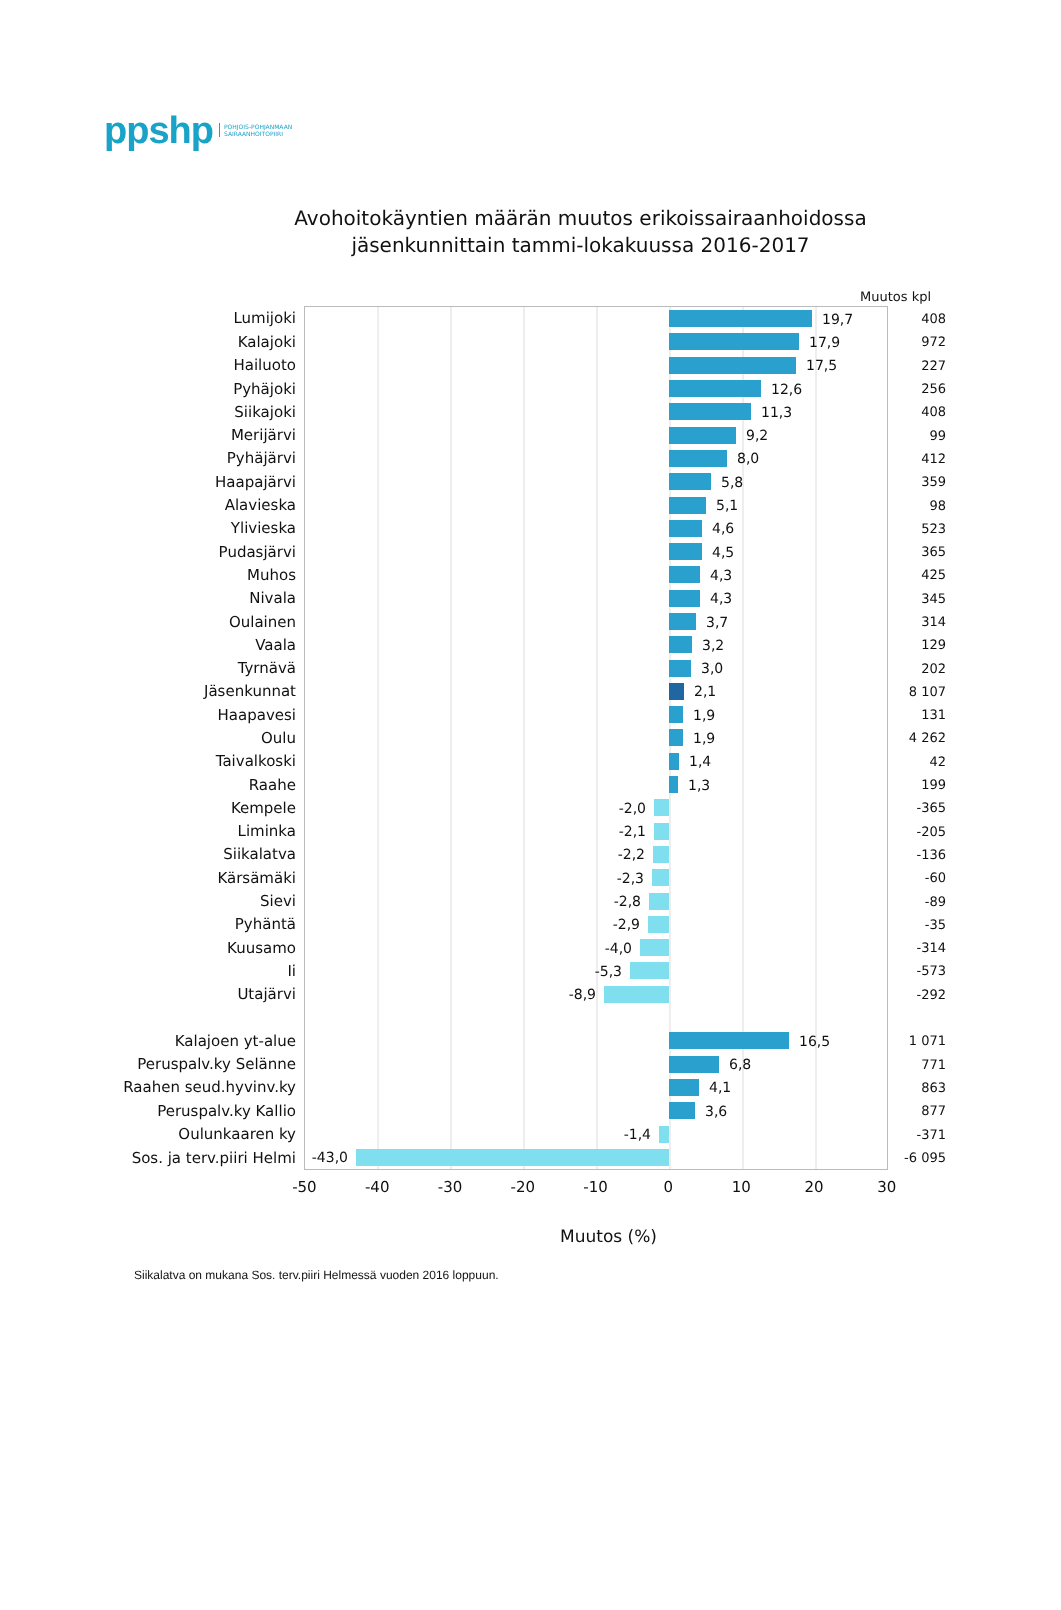ppshp
POHJOIS-POHJANMAAN
SAIRAANHOITOPIIRI
Avohoitokäyntien määrän muutos erikoissairaanhoidossa
jäsenkunnittain tammi-lokakuussa 2016-2017
Muutos kpl
| Lumijoki | 19,7 | 408 |
| Kalajoki | 17,9 | 972 |
| Hailuoto | 17,5 | 227 |
| Pyhäjoki | 12,6 | 256 |
| Siikajoki | 11,3 | 408 |
| Merijärvi | 9,2 | 99 |
| Pyhäjärvi | 8,0 | 412 |
| Haapajärvi | 5,8 | 359 |
| Alavieska | 5,1 | 98 |
| Ylivieska | 4,6 | 523 |
| Pudasjärvi | 4,5 | 365 |
| Muhos | 4,3 | 425 |
| Nivala | 4,3 | 345 |
| Oulainen | 3,7 | 314 |
| Vaala | 3,2 | 129 |
| Tyrnävä | 3,0 | 202 |
| Jäsenkunnat | 2,1 | 8 107 |
| Haapavesi | 1,9 | 131 |
| Oulu | 1,9 | 4 262 |
| Taivalkoski | 1,4 | 42 |
| Raahe | 1,3 | 199 |
| Kempele | -2,0 | -365 |
| Liminka | -2,1 | -205 |
| Siikalatva | -2,2 | -136 |
| Kärsämäki | -2,3 | -60 |
| Sievi | -2,8 | -89 |
| Pyhäntä | -2,9 | -35 |
| Kuusamo | -4,0 | -314 |
| Ii | -5,3 | -573 |
| Utajärvi | -8,9 | -292 |
| Kalajoen yt-alue | 16,5 | 1 071 |
| Peruspalv.ky Selänne | 6,8 | 771 |
| Raahen seud.hyvinv.ky | 4,1 | 863 |
| Peruspalv.ky Kallio | 3,6 | 877 |
| Oulunkaaren ky | -1,4 | -371 |
| Sos. ja terv.piiri Helmi | -43,0 | -6 095 |
-50 -40 -30 -20 -10 0 10 20 30
Muutos (%)
Siikalatva on mukana Sos. terv.piiri Helmessä vuoden 2016 loppuun.